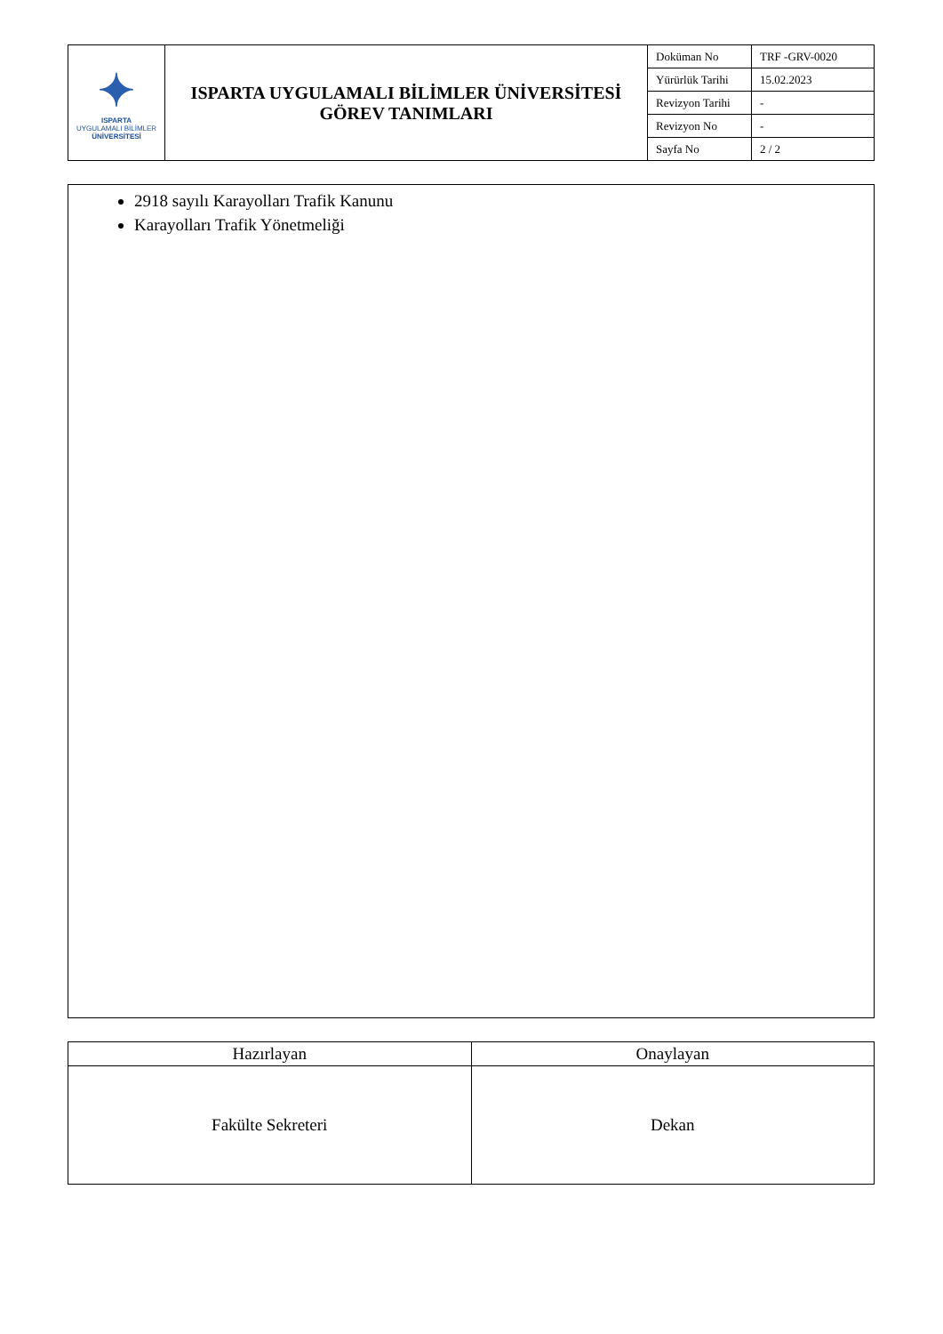| ✦ ISPARTA UYGULAMALI BİLİMLER ÜNİVERSİTESİ | ISPARTA UYGULAMALI BİLİMLER ÜNİVERSİTESİ GÖREV TANIMLARI | Doküman No | TRF -GRV-0020 |
| | | Yürürlük Tarihi | 15.02.2023 |
| | | Revizyon Tarihi | - |
| | | Revizyon No | - |
| | | Sayfa No | 2 / 2 |
2918 sayılı Karayolları Trafik Kanunu
Karayolları Trafik Yönetmeliği
| Hazırlayan | Onaylayan |
| Fakülte Sekreteri | Dekan |